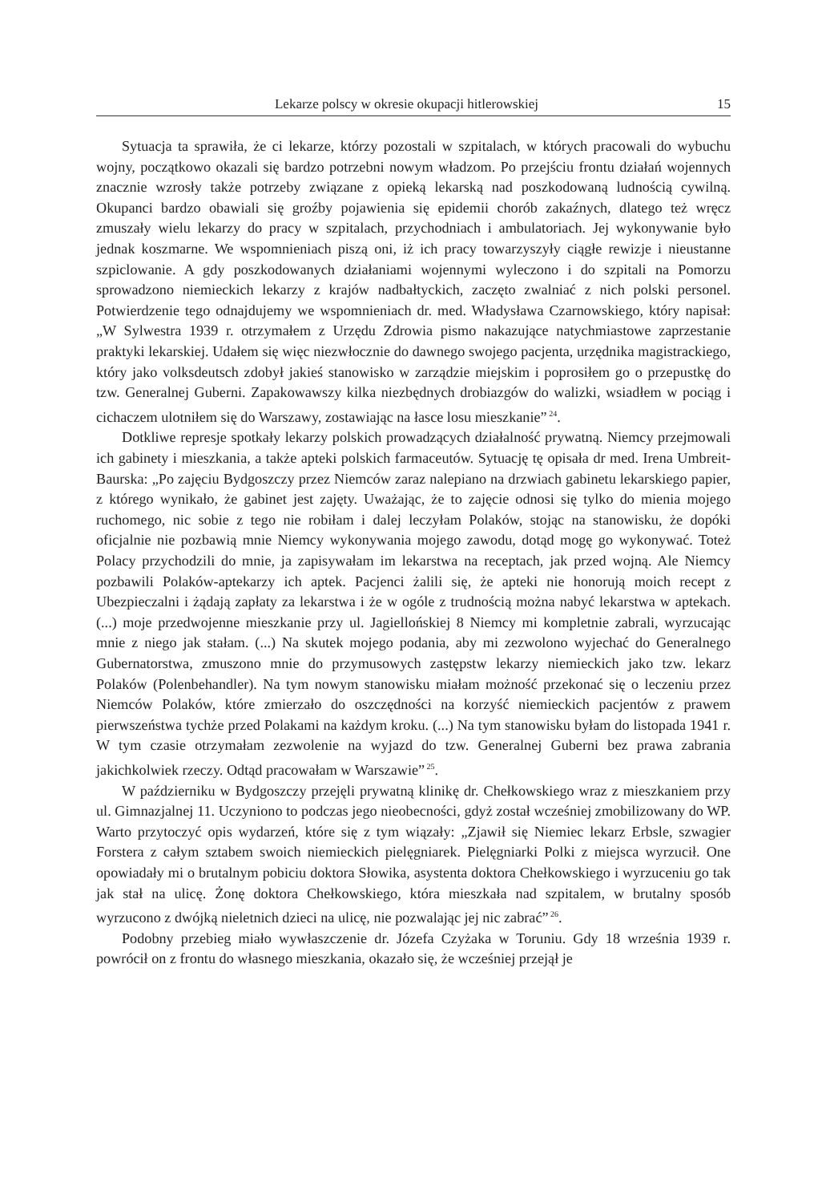Lekarze polscy w okresie okupacji hitlerowskiej 15
Sytuacja ta sprawiła, że ci lekarze, którzy pozostali w szpitalach, w których pracowali do wybuchu wojny, początkowo okazali się bardzo potrzebni nowym władzom. Po przejściu frontu działań wojennych znacznie wzrosły także potrzeby związane z opieką lekarską nad poszkodowaną ludnością cywilną. Okupanci bardzo obawiali się groźby pojawienia się epidemii chorób zakaźnych, dlatego też wręcz zmuszały wielu lekarzy do pracy w szpitalach, przychodniach i ambulatoriach. Jej wykonywanie było jednak koszmarne. We wspomnieniach piszą oni, iż ich pracy towarzyszyły ciągłe rewizje i nieustanne szpiclowanie. A gdy poszkodowanych działaniami wojennymi wyleczono i do szpitali na Pomorzu sprowadzono niemieckich lekarzy z krajów nadbałtyckich, zaczęto zwalniać z nich polski personel. Potwierdzenie tego odnajdujemy we wspomnieniach dr. med. Władysława Czarnowskiego, który napisał: „W Sylwestra 1939 r. otrzymałem z Urzędu Zdrowia pismo nakazujące natychmiastowe zaprzestanie praktyki lekarskiej. Udałem się więc niezwłocznie do dawnego swojego pacjenta, urzędnika magistrackiego, który jako volksdeutsch zdobył jakieś stanowisko w zarządzie miejskim i poprosiłem go o przepustkę do tzw. Generalnej Guberni. Zapakowawszy kilka niezbędnych drobiazgów do walizki, wsiadłem w pociąg i cichaczem ulotniłem się do Warszawy, zostawiając na łasce losu mieszkanie”<sup>24</sup>.
Dotkliwe represje spotkały lekarzy polskich prowadzących działalność prywatną. Niemcy przejmowali ich gabinety i mieszkania, a także apteki polskich farmaceutów. Sytuację tę opisała dr med. Irena Umbreit-Baurska: „Po zajęciu Bydgoszczy przez Niemców zaraz nalepiano na drzwiach gabinetu lekarskiego papier, z którego wynikało, że gabinet jest zajęty. Uważając, że to zajęcie odnosi się tylko do mienia mojego ruchomego, nic sobie z tego nie robiłam i dalej leczyłam Polaków, stojąc na stanowisku, że dopóki oficjalnie nie pozbawią mnie Niemcy wykonywania mojego zawodu, dotąd mogę go wykonywać. Toteż Polacy przychodzili do mnie, ja zapisywałam im lekarstwa na receptach, jak przed wojną. Ale Niemcy pozbawili Polaków-aptekarzy ich aptek. Pacjenci żalili się, że apteki nie honorują moich recept z Ubezpieczalni i żądają zapłaty za lekarstwa i że w ogóle z trudnością można nabyć lekarstwa w aptekach. (...) moje przedwojenne mieszkanie przy ul. Jagiellońskiej 8 Niemcy mi kompletnie zabrali, wyrzucając mnie z niego jak stałam. (...) Na skutek mojego podania, aby mi zezwolono wyjechać do Generalnego Gubernatorstwa, zmuszono mnie do przymusowych zastępstw lekarzy niemieckich jako tzw. lekarz Polaków (Polenbehandler). Na tym nowym stanowisku miałam możność przekonać się o leczeniu przez Niemców Polaków, które zmierzało do oszczędności na korzyść niemieckich pacjentów z prawem pierwszeństwa tychże przed Polakami na każdym kroku. (...) Na tym stanowisku byłam do listopada 1941 r. W tym czasie otrzymałam zezwolenie na wyjazd do tzw. Generalnej Guberni bez prawa zabrania jakichkolwiek rzeczy. Odtąd pracowałam w Warszawie”<sup>25</sup>.
W październiku w Bydgoszczy przejęli prywatną klinikę dr. Chełkowskiego wraz z mieszkaniem przy ul. Gimnazjalnej 11. Uczyniono to podczas jego nieobecności, gdyż został wcześniej zmobilizowany do WP. Warto przytoczyć opis wydarzeń, które się z tym wiązały: „Zjawił się Niemiec lekarz Erbsle, szwagier Forstera z całym sztabem swoich niemieckich pielęgniarek. Pielęgniarki Polki z miejsca wyrzucił. One opowiadały mi o brutalnym pobiciu doktora Słowika, asystenta doktora Chełkowskiego i wyrzuceniu go tak jak stał na ulicę. Żonę doktora Chełkowskiego, która mieszkała nad szpitalem, w brutalny sposób wyrzucono z dwójką nieletnich dzieci na ulicę, nie pozwalając jej nic zabrać”<sup>26</sup>.
Podobny przebieg miało wywłaszczenie dr. Józefa Czyżaka w Toruniu. Gdy 18 września 1939 r. powrócił on z frontu do własnego mieszkania, okazało się, że wcześniej przejął je